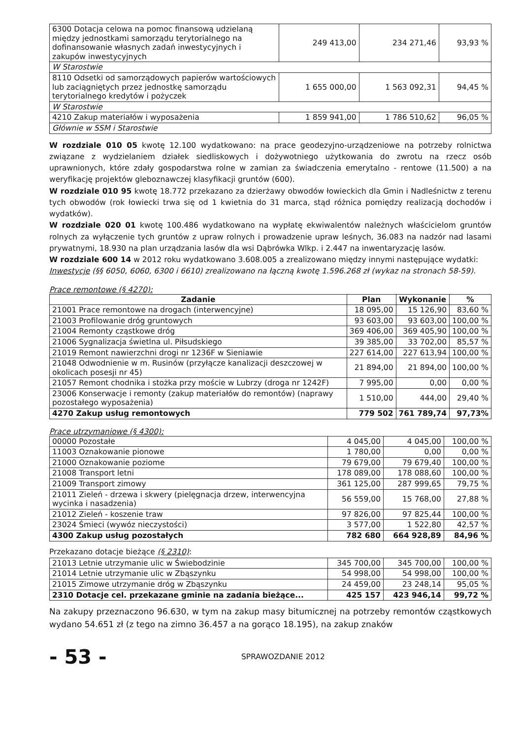| 6300 Dotacja celowa na pomoc finansową udzielaną między jednostkami samorządu terytorialnego na dofinansowanie własnych zadań inwestycyjnych i zakupów inwestycyjnych | 249 413,00 | 234 271,46 | 93,93 % |
| W Starostwie | | | |
| 8110 Odsetki od samorządowych papierów wartościowych lub zaciągniętych przez jednostkę samorządu terytorialnego kredytów i pożyczek | 1 655 000,00 | 1 563 092,31 | 94,45 % |
| W Starostwie | | | |
| 4210 Zakup materiałów i wyposażenia | 1 859 941,00 | 1 786 510,62 | 96,05 % |
| Głównie w SSM i Starostwie | | | |
W rozdziale 010 05 kwotę 12.100 wydatkowano: na prace geodezyjno-urządzeniowe na potrzeby rolnictwa związane z wydzielaniem działek siedliskowych i dożywotniego użytkowania do zwrotu na rzecz osób uprawnionych, które zdały gospodarstwa rolne w zamian za świadczenia emerytalno - rentowe (11.500) a na weryfikację projektów gleboznawczej klasyfikacji gruntów (600).
W rozdziale 010 95 kwotę 18.772 przekazano za dzierżawy obwodów łowieckich dla Gmin i Nadleśnictw z terenu tych obwodów (rok łowiecki trwa się od 1 kwietnia do 31 marca, stąd różnica pomiędzy realizacją dochodów i wydatków).
W rozdziale 020 01 kwotę 100.486 wydatkowano na wypłatę ekwiwalentów należnych właścicielom gruntów rolnych za wyłączenie tych gruntów z upraw rolnych i prowadzenie upraw leśnych, 36.083 na nadzór nad lasami prywatnymi, 18.930 na plan urządzania lasów dla wsi Dąbrówka Wlkp. i 2.447 na inwentaryzację lasów.
W rozdziale 600 14 w 2012 roku wydatkowano 3.608.005 a zrealizowano między innymi następujące wydatki:
Inwestycje (§§ 6050, 6060, 6300 i 6610) zrealizowano na łączną kwotę 1.596.268 zł (wykaz na stronach 58-59).
Prace remontowe (§ 4270):
| Zadanie | Plan | Wykonanie | % |
| --- | --- | --- | --- |
| 21001 Prace remontowe na drogach (interwencyjne) | 18 095,00 | 15 126,90 | 83,60 % |
| 21003 Profilowanie dróg gruntowych | 93 603,00 | 93 603,00 | 100,00 % |
| 21004 Remonty cząstkowe dróg | 369 406,00 | 369 405,90 | 100,00 % |
| 21006 Sygnalizacja świetlna ul. Piłsudskiego | 39 385,00 | 33 702,00 | 85,57 % |
| 21019 Remont nawierzchni drogi nr 1236F w Sieniawie | 227 614,00 | 227 613,94 | 100,00 % |
| 21048 Odwodnienie w m. Rusinów (przyłącze kanalizacji deszczowej w okolicach posesji nr 45) | 21 894,00 | 21 894,00 | 100,00 % |
| 21057 Remont chodnika i stożka przy moście w Lubrzy (droga nr 1242F) | 7 995,00 | 0,00 | 0,00 % |
| 23006 Konserwacje i remonty (zakup materiałów do remontów) (naprawy pozostałego wyposażenia) | 1 510,00 | 444,00 | 29,40 % |
| 4270 Zakup usług remontowych | 779 502 | 761 789,74 | 97,73% |
Prace utrzymaniowe (§ 4300):
| 00000 Pozostałe | 4 045,00 | 4 045,00 | 100,00 % |
| 11003 Oznakowanie pionowe | 1 780,00 | 0,00 | 0,00 % |
| 21000 Oznakowanie poziome | 79 679,00 | 79 679,40 | 100,00 % |
| 21008 Transport letni | 178 089,00 | 178 088,60 | 100,00 % |
| 21009 Transport zimowy | 361 125,00 | 287 999,65 | 79,75 % |
| 21011 Zieleń - drzewa i skwery (pielęgnacja drzew, interwencyjna wycinka i nasadzenia) | 56 559,00 | 15 768,00 | 27,88 % |
| 21012 Zieleń - koszenie traw | 97 826,00 | 97 825,44 | 100,00 % |
| 23024 Śmieci (wywóz nieczystości) | 3 577,00 | 1 522,80 | 42,57 % |
| 4300 Zakup usług pozostałych | 782 680 | 664 928,89 | 84,96 % |
Przekazano dotacje bieżące (§ 2310):
| 21013 Letnie utrzymanie ulic w Świebodzinie | 345 700,00 | 345 700,00 | 100,00 % |
| 21014 Letnie utrzymanie ulic w Zbąszynku | 54 998,00 | 54 998,00 | 100,00 % |
| 21015 Zimowe utrzymanie dróg w Zbąszynku | 24 459,00 | 23 248,14 | 95,05 % |
| 2310 Dotacje cel. przekazane gminie na zadania bieżące... | 425 157 | 423 946,14 | 99,72 % |
Na zakupy przeznaczono 96.630, w tym na zakup masy bitumicznej na potrzeby remontów cząstkowych wydano 54.651 zł (z tego na zimno 36.457 a na gorąco 18.195), na zakup znaków
- 53 -
SPRAWOZDANIE 2012